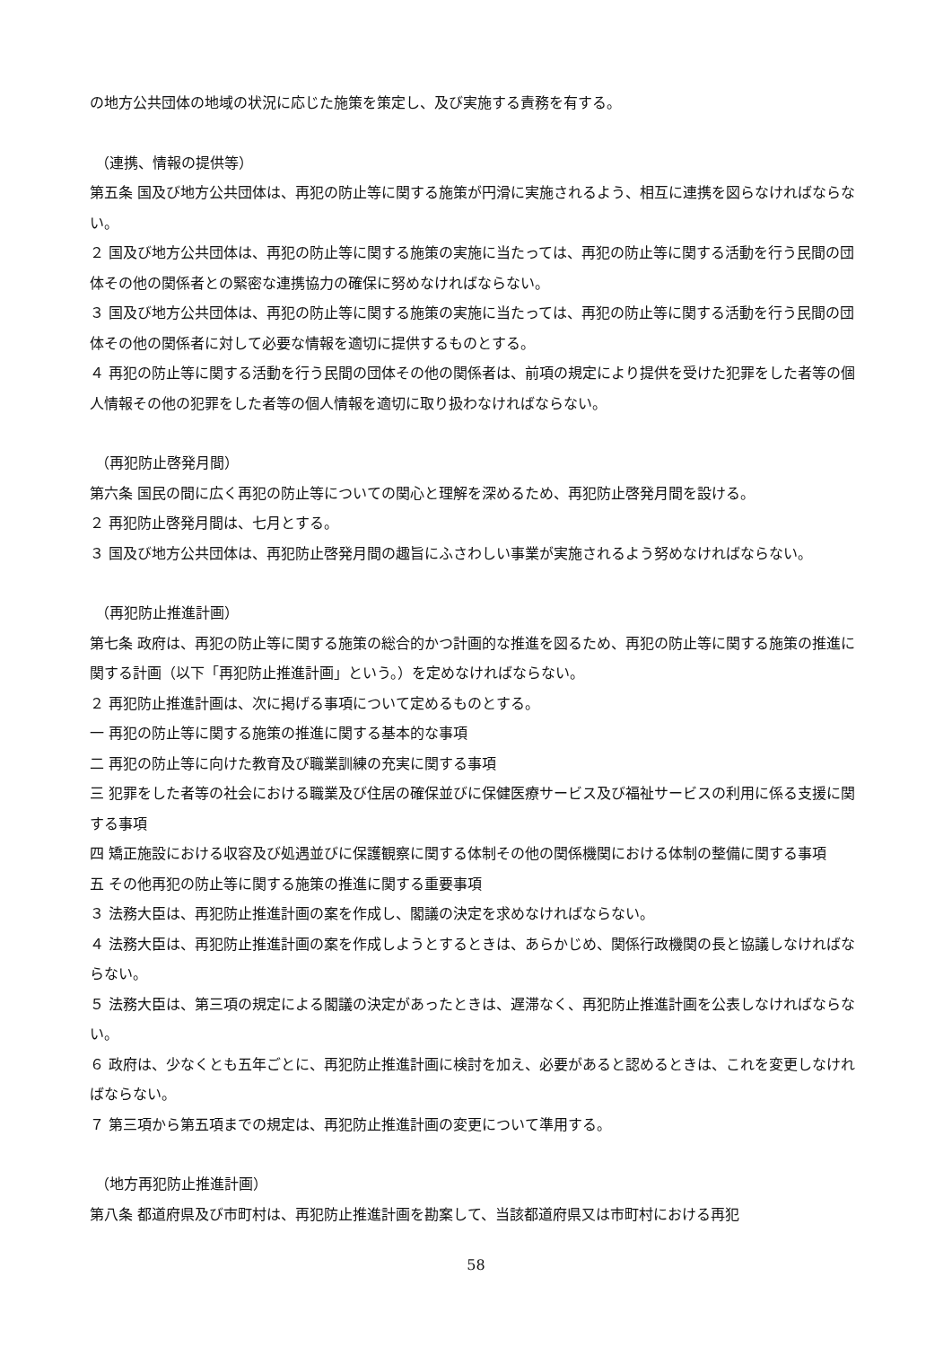の地方公共団体の地域の状況に応じた施策を策定し、及び実施する責務を有する。
（連携、情報の提供等）
第五条 国及び地方公共団体は、再犯の防止等に関する施策が円滑に実施されるよう、相互に連携を図らなければならない。
２ 国及び地方公共団体は、再犯の防止等に関する施策の実施に当たっては、再犯の防止等に関する活動を行う民間の団体その他の関係者との緊密な連携協力の確保に努めなければならない。
３ 国及び地方公共団体は、再犯の防止等に関する施策の実施に当たっては、再犯の防止等に関する活動を行う民間の団体その他の関係者に対して必要な情報を適切に提供するものとする。
４ 再犯の防止等に関する活動を行う民間の団体その他の関係者は、前項の規定により提供を受けた犯罪をした者等の個人情報その他の犯罪をした者等の個人情報を適切に取り扱わなければならない。
（再犯防止啓発月間）
第六条 国民の間に広く再犯の防止等についての関心と理解を深めるため、再犯防止啓発月間を設ける。
２ 再犯防止啓発月間は、七月とする。
３ 国及び地方公共団体は、再犯防止啓発月間の趣旨にふさわしい事業が実施されるよう努めなければならない。
（再犯防止推進計画）
第七条 政府は、再犯の防止等に関する施策の総合的かつ計画的な推進を図るため、再犯の防止等に関する施策の推進に関する計画（以下「再犯防止推進計画」という。）を定めなければならない。
２ 再犯防止推進計画は、次に掲げる事項について定めるものとする。
一 再犯の防止等に関する施策の推進に関する基本的な事項
二 再犯の防止等に向けた教育及び職業訓練の充実に関する事項
三 犯罪をした者等の社会における職業及び住居の確保並びに保健医療サービス及び福祉サービスの利用に係る支援に関する事項
四 矯正施設における収容及び処遇並びに保護観察に関する体制その他の関係機関における体制の整備に関する事項
五 その他再犯の防止等に関する施策の推進に関する重要事項
３ 法務大臣は、再犯防止推進計画の案を作成し、閣議の決定を求めなければならない。
４ 法務大臣は、再犯防止推進計画の案を作成しようとするときは、あらかじめ、関係行政機関の長と協議しなければならない。
５ 法務大臣は、第三項の規定による閣議の決定があったときは、遅滞なく、再犯防止推進計画を公表しなければならない。
６ 政府は、少なくとも五年ごとに、再犯防止推進計画に検討を加え、必要があると認めるときは、これを変更しなければならない。
７ 第三項から第五項までの規定は、再犯防止推進計画の変更について準用する。
（地方再犯防止推進計画）
第八条 都道府県及び市町村は、再犯防止推進計画を勘案して、当該都道府県又は市町村における再犯
58